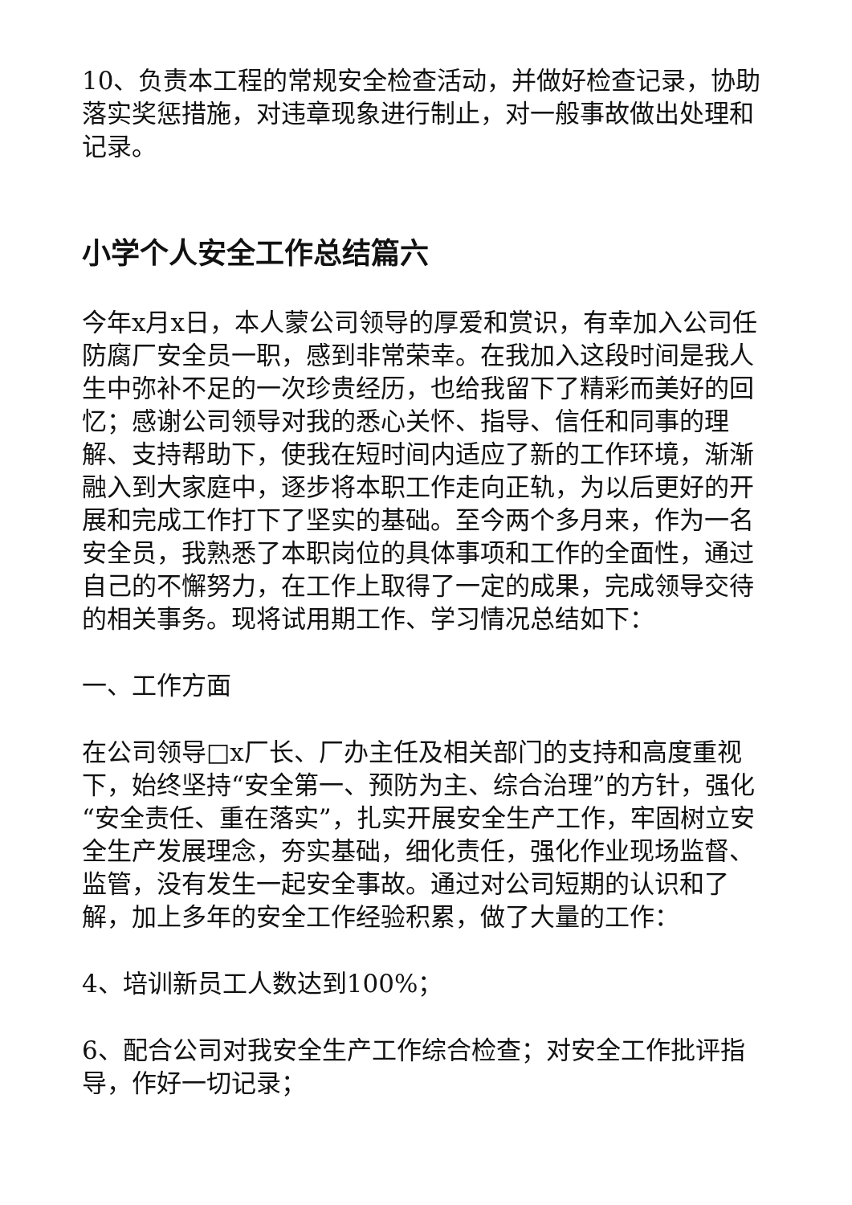10、负责本工程的常规安全检查活动，并做好检查记录，协助落实奖惩措施，对违章现象进行制止，对一般事故做出处理和记录。
小学个人安全工作总结篇六
今年x月x日，本人蒙公司领导的厚爱和赏识，有幸加入公司任防腐厂安全员一职，感到非常荣幸。在我加入这段时间是我人生中弥补不足的一次珍贵经历，也给我留下了精彩而美好的回忆；感谢公司领导对我的悉心关怀、指导、信任和同事的理解、支持帮助下，使我在短时间内适应了新的工作环境，渐渐融入到大家庭中，逐步将本职工作走向正轨，为以后更好的开展和完成工作打下了坚实的基础。至今两个多月来，作为一名安全员，我熟悉了本职岗位的具体事项和工作的全面性，通过自己的不懈努力，在工作上取得了一定的成果，完成领导交待的相关事务。现将试用期工作、学习情况总结如下：
一、工作方面
在公司领导□x厂长、厂办主任及相关部门的支持和高度重视下，始终坚持“安全第一、预防为主、综合治理”的方针，强化“安全责任、重在落实”，扎实开展安全生产工作，牢固树立安全生产发展理念，夯实基础，细化责任，强化作业现场监督、监管，没有发生一起安全事故。通过对公司短期的认识和了解，加上多年的安全工作经验积累，做了大量的工作：
4、培训新员工人数达到100%；
6、配合公司对我安全生产工作综合检查；对安全工作批评指导，作好一切记录；